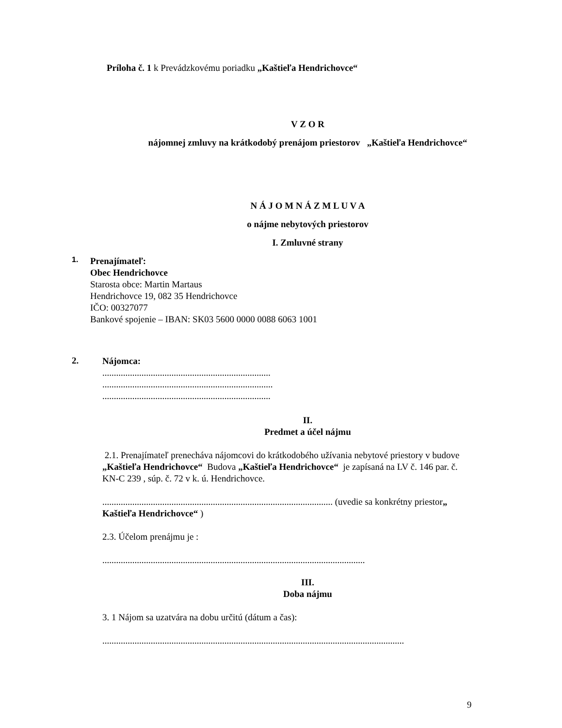Príloha č. 1 k Prevádzkovému poriadku „Kaštieľa Hendrichovce“
V Z O R
nájomnej zmluvy na krátkodobý prenájom priestorov „Kaštieľa Hendrichovce“
N Á J O M N Á Z M L U V A
o nájme nebytových priestorov
I. Zmluvné strany
1.
Prenajímateľ:
Obec Hendrichovce
Starosta obce: Martin Martaus
Hendrichovce 19, 082 35 Hendrichovce
IČO: 00327077
Bankové spojenie – IBAN: SK03 5600 0000 0088 6063 1001
2.
Nájomca:
.........................................................................
..........................................................................
.........................................................................
II.
Predmet a účel nájmu
2.1. Prenajímateľ prenecháva nájomcovi do krátkodobého užívania nebytové priestory v budove „Kaštieľa Hendrichovce“ Budova „Kaštieľa Hendrichovce“ je zapísaná na LV č. 146 par. č. KN-C 239 , súp. č. 72 v k. ú. Hendrichovce.
.................................................................................................... (uvedie sa konkrétny priestor„ Kaštieľa Hendrichovce“ )
2.3. Účelom prenájmu je :
..................................................................................................................
III.
Doba nájmu
3. 1 Nájom sa uzatvára na dobu určitú (dátum a čas):
...................................................................................................................................
9